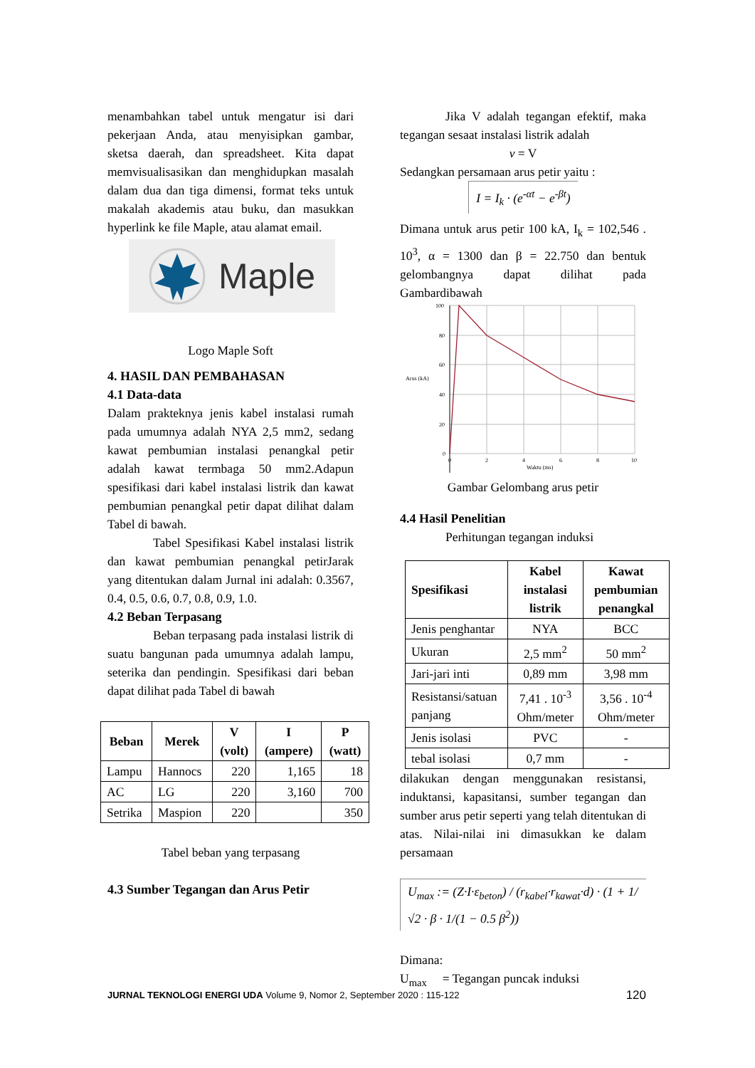menambahkan tabel untuk mengatur isi dari pekerjaan Anda, atau menyisipkan gambar, sketsa daerah, dan spreadsheet. Kita dapat memvisualisasikan dan menghidupkan masalah dalam dua dan tiga dimensi, format teks untuk makalah akademis atau buku, dan masukkan hyperlink ke file Maple, atau alamat email.
Maple
Logo Maple Soft
4. HASIL DAN PEMBAHASAN
4.1 Data-data
Dalam prakteknya jenis kabel instalasi rumah pada umumnya adalah NYA 2,5 mm2, sedang kawat pembumian instalasi penangkal petir adalah kawat termbaga 50 mm2.Adapun spesifikasi dari kabel instalasi listrik dan kawat pembumian penangkal petir dapat dilihat dalam Tabel di bawah.
Tabel Spesifikasi Kabel instalasi listrik dan kawat pembumian penangkal petirJarak yang ditentukan dalam Jurnal ini adalah: 0.3567, 0.4, 0.5, 0.6, 0.7, 0.8, 0.9, 1.0.
4.2 Beban Terpasang
Beban terpasang pada instalasi listrik di suatu bangunan pada umumnya adalah lampu, seterika dan pendingin. Spesifikasi dari beban dapat dilihat pada Tabel di bawah
| Beban | Merek | V (volt) | I (ampere) | P (watt) |
| --- | --- | --- | --- | --- |
| Lampu | Hannocs | 220 | 1,165 | 18 |
| AC | LG | 220 | 3,160 | 700 |
| Setrika | Maspion | 220 | | 350 |
Tabel beban yang terpasang
4.3 Sumber Tegangan dan Arus Petir
Jika V adalah tegangan efektif, maka tegangan sesaat instalasi listrik adalah
v = V
Sedangkan persamaan arus petir yaitu :
I = I<sub>k</sub> · (e<sup>-αt</sup> − e<sup>-βt</sup>)
Dimana untuk arus petir 100 kA, I<sub>k</sub> = 102,546 . 10<sup>3</sup>, α = 1300 dan β = 22.750 dan bentuk gelombangnya dapat dilihat pada Gambardibawah
100
80
60
40
20
0
Arus (kA)
0
2
4
6
8
10
Waktu (ms)
Gambar Gelombang arus petir
4.4 Hasil Penelitian
Perhitungan tegangan induksi
| Spesifikasi | Kabel instalasi listrik | Kawat pembumian penangkal |
| --- | --- | --- |
| Jenis penghantar | NYA | BCC |
| Ukuran | 2,5 mm<sup>2</sup> | 50 mm<sup>2</sup> |
| Jari-jari inti | 0,89 mm | 3,98 mm |
| Resistansi/satuan panjang | 7,41 . 10<sup>-3</sup> Ohm/meter | 3,56 . 10<sup>-4</sup> Ohm/meter |
| Jenis isolasi | PVC | - |
| tebal isolasi | 0,7 mm | - |
dilakukan dengan menggunakan resistansi, induktansi, kapasitansi, sumber tegangan dan sumber arus petir seperti yang telah ditentukan di atas. Nilai-nilai ini dimasukkan ke dalam persamaan
U<sub>max</sub> := (Z·I·ε<sub>beton</sub>) / (r<sub>kabel</sub>·r<sub>kawat</sub>·d) · (1 + 1/√2 · β · 1/(1 − 0.5 β<sup>2</sup>))
Dimana:
U<sub>max</sub> = Tegangan puncak induksi
JURNAL TEKNOLOGI ENERGI UDA Volume 9, Nomor 2, September 2020 : 115-122 120